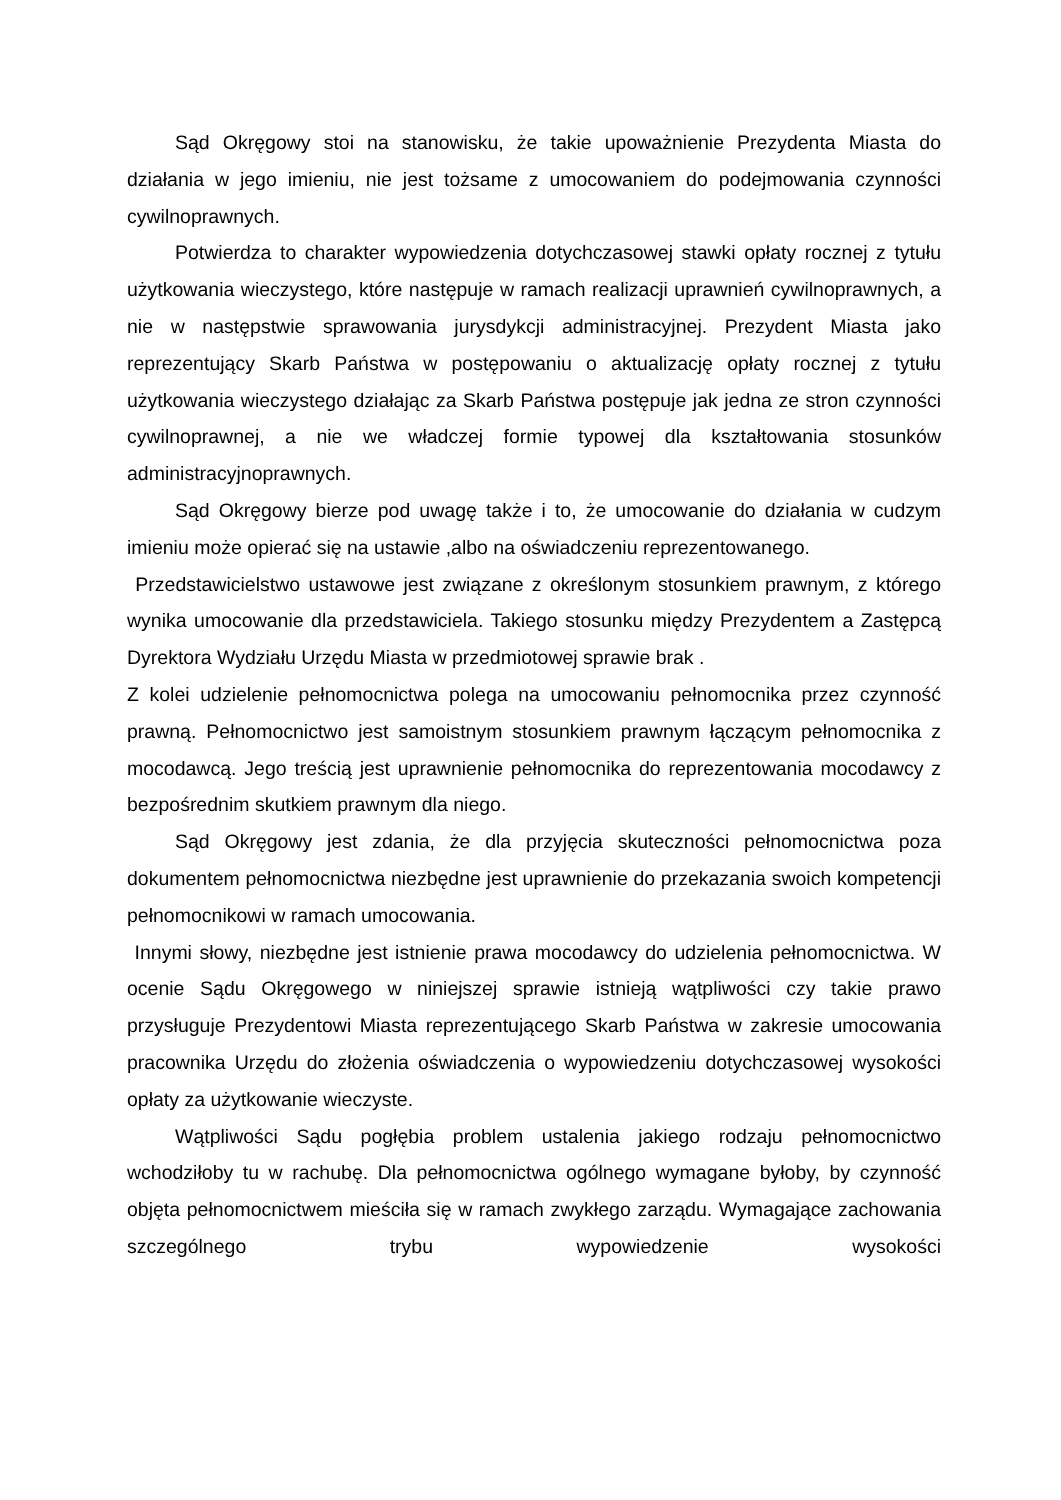Sąd Okręgowy stoi na stanowisku, że takie upoważnienie Prezydenta Miasta do działania w jego imieniu, nie jest tożsame z umocowaniem do podejmowania czynności cywilnoprawnych.
Potwierdza to charakter wypowiedzenia dotychczasowej stawki opłaty rocznej z tytułu użytkowania wieczystego, które następuje w ramach realizacji uprawnień cywilnoprawnych, a nie w następstwie sprawowania jurysdykcji administracyjnej. Prezydent Miasta jako reprezentujący Skarb Państwa w postępowaniu o aktualizację opłaty rocznej z tytułu użytkowania wieczystego działając za Skarb Państwa postępuje jak jedna ze stron czynności cywilnoprawnej, a nie we władczej formie typowej dla kształtowania stosunków administracyjnoprawnych.
Sąd Okręgowy bierze pod uwagę także i to, że umocowanie do działania w cudzym imieniu może opierać się na ustawie ,albo na oświadczeniu reprezentowanego.
Przedstawicielstwo ustawowe jest związane z określonym stosunkiem prawnym, z którego wynika umocowanie dla przedstawiciela. Takiego stosunku między Prezydentem a Zastępcą Dyrektora Wydziału Urzędu Miasta w przedmiotowej sprawie brak .
Z kolei udzielenie pełnomocnictwa polega na umocowaniu pełnomocnika przez czynność prawną. Pełnomocnictwo jest samoistnym stosunkiem prawnym łączącym pełnomocnika z mocodawcą. Jego treścią jest uprawnienie pełnomocnika do reprezentowania mocodawcy z bezpośrednim skutkiem prawnym dla niego.
Sąd Okręgowy jest zdania, że dla przyjęcia skuteczności pełnomocnictwa poza dokumentem pełnomocnictwa niezbędne jest uprawnienie do przekazania swoich kompetencji pełnomocnikowi w ramach umocowania.
Innymi słowy, niezbędne jest istnienie prawa mocodawcy do udzielenia pełnomocnictwa. W ocenie Sądu Okręgowego w niniejszej sprawie istnieją wątpliwości czy takie prawo przysługuje Prezydentowi Miasta reprezentującego Skarb Państwa w zakresie umocowania pracownika Urzędu do złożenia oświadczenia o wypowiedzeniu dotychczasowej wysokości opłaty za użytkowanie wieczyste.
Wątpliwości Sądu pogłębia problem ustalenia jakiego rodzaju pełnomocnictwo wchodziłoby tu w rachubę. Dla pełnomocnictwa ogólnego wymagane byłoby, by czynność objęta pełnomocnictwem mieściła się w ramach zwykłego zarządu. Wymagające zachowania szczególnego trybu wypowiedzenie wysokości